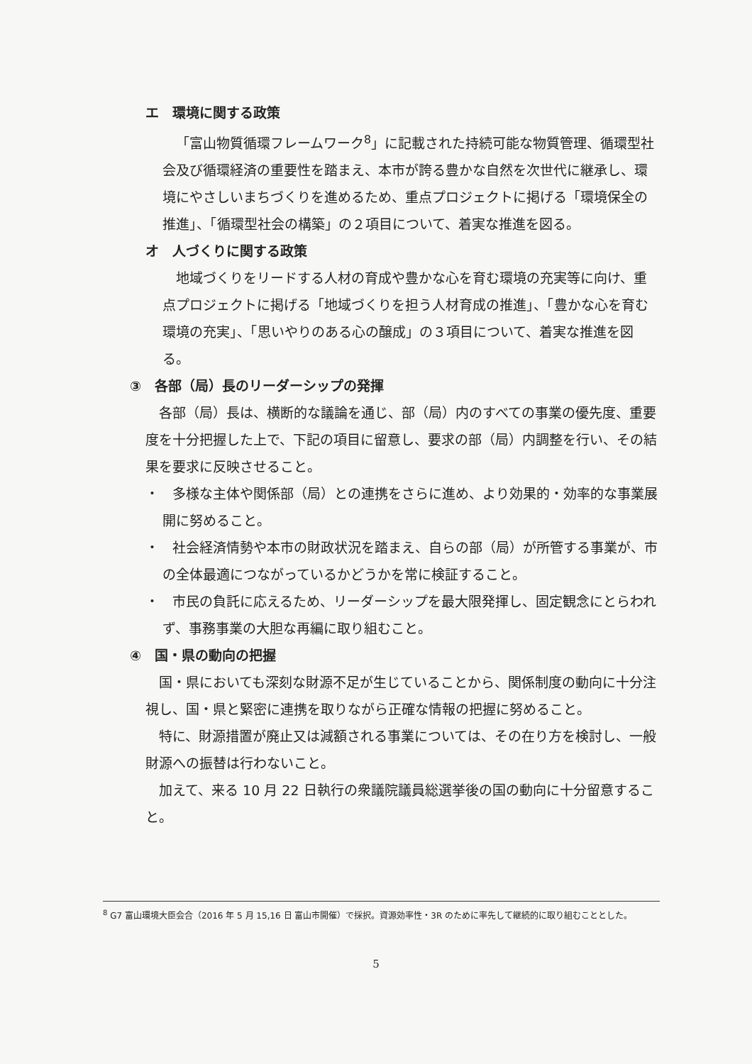エ　環境に関する政策
「富山物質循環フレームワーク<sup>8</sup>」に記載された持続可能な物質管理、循環型社会及び循環経済の重要性を踏まえ、本市が誇る豊かな自然を次世代に継承し、環境にやさしいまちづくりを進めるため、重点プロジェクトに掲げる「環境保全の推進」、「循環型社会の構築」の２項目について、着実な推進を図る。
オ　人づくりに関する政策
地域づくりをリードする人材の育成や豊かな心を育む環境の充実等に向け、重点プロジェクトに掲げる「地域づくりを担う人材育成の推進」、「豊かな心を育む環境の充実」、「思いやりのある心の醸成」の３項目について、着実な推進を図る。
③　各部（局）長のリーダーシップの発揮
各部（局）長は、横断的な議論を通じ、部（局）内のすべての事業の優先度、重要度を十分把握した上で、下記の項目に留意し、要求の部（局）内調整を行い、その結果を要求に反映させること。
・　多様な主体や関係部（局）との連携をさらに進め、より効果的・効率的な事業展開に努めること。
・　社会経済情勢や本市の財政状況を踏まえ、自らの部（局）が所管する事業が、市の全体最適につながっているかどうかを常に検証すること。
・　市民の負託に応えるため、リーダーシップを最大限発揮し、固定観念にとらわれず、事務事業の大胆な再編に取り組むこと。
④　国・県の動向の把握
国・県においても深刻な財源不足が生じていることから、関係制度の動向に十分注視し、国・県と緊密に連携を取りながら正確な情報の把握に努めること。
特に、財源措置が廃止又は減額される事業については、その在り方を検討し、一般財源への振替は行わないこと。
加えて、来る 10 月 22 日執行の衆議院議員総選挙後の国の動向に十分留意すること。
<sup>8</sup> G7 富山環境大臣会合（2016 年 5 月 15,16 日 富山市開催）で採択。資源効率性・3R のために率先して継続的に取り組むこととした。
5